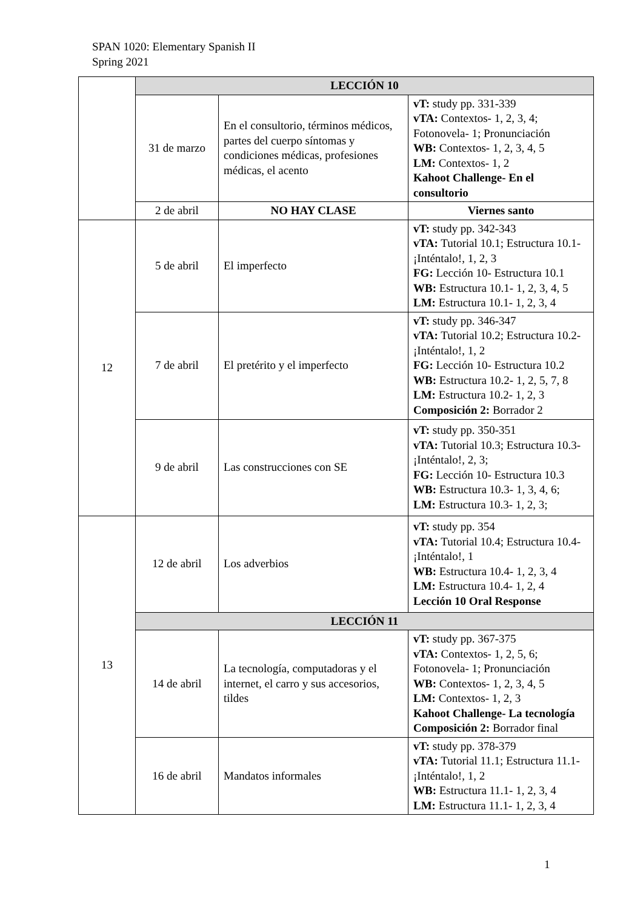SPAN 1020: Elementary Spanish II
Spring 2021
| | LECCIÓN 10 | | |
| | 31 de marzo | En el consultorio, términos médicos, partes del cuerpo síntomas y condiciones médicas, profesiones médicas, el acento | vT: study pp. 331-339 vTA: Contextos- 1, 2, 3, 4; Fotonovela- 1; Pronunciación WB: Contextos- 1, 2, 3, 4, 5 LM: Contextos- 1, 2 Kahoot Challenge- En el consultorio |
| | 2 de abril | NO HAY CLASE | Viernes santo |
| 12 | 5 de abril | El imperfecto | vT: study pp. 342-343 vTA: Tutorial 10.1; Estructura 10.1- ¡Inténtalo!, 1, 2, 3 FG: Lección 10- Estructura 10.1 WB: Estructura 10.1- 1, 2, 3, 4, 5 LM: Estructura 10.1- 1, 2, 3, 4 |
| | 7 de abril | El pretérito y el imperfecto | vT: study pp. 346-347 vTA: Tutorial 10.2; Estructura 10.2- ¡Inténtalo!, 1, 2 FG: Lección 10- Estructura 10.2 WB: Estructura 10.2- 1, 2, 5, 7, 8 LM: Estructura 10.2- 1, 2, 3 Composición 2: Borrador 2 |
| | 9 de abril | Las construcciones con SE | vT: study pp. 350-351 vTA: Tutorial 10.3; Estructura 10.3- ¡Inténtalo!, 2, 3; FG: Lección 10- Estructura 10.3 WB: Estructura 10.3- 1, 3, 4, 6; LM: Estructura 10.3- 1, 2, 3; |
| 13 | 12 de abril | Los adverbios | vT: study pp. 354 vTA: Tutorial 10.4; Estructura 10.4- ¡Inténtalo!, 1 WB: Estructura 10.4- 1, 2, 3, 4 LM: Estructura 10.4- 1, 2, 4 Lección 10 Oral Response |
| | LECCIÓN 11 | | |
| | 14 de abril | La tecnología, computadoras y el internet, el carro y sus accesorios, tildes | vT: study pp. 367-375 vTA: Contextos- 1, 2, 5, 6; Fotonovela- 1; Pronunciación WB: Contextos- 1, 2, 3, 4, 5 LM: Contextos- 1, 2, 3 Kahoot Challenge- La tecnología Composición 2: Borrador final |
| | 16 de abril | Mandatos informales | vT: study pp. 378-379 vTA: Tutorial 11.1; Estructura 11.1- ¡Inténtalo!, 1, 2 WB: Estructura 11.1- 1, 2, 3, 4 LM: Estructura 11.1- 1, 2, 3, 4 |
1